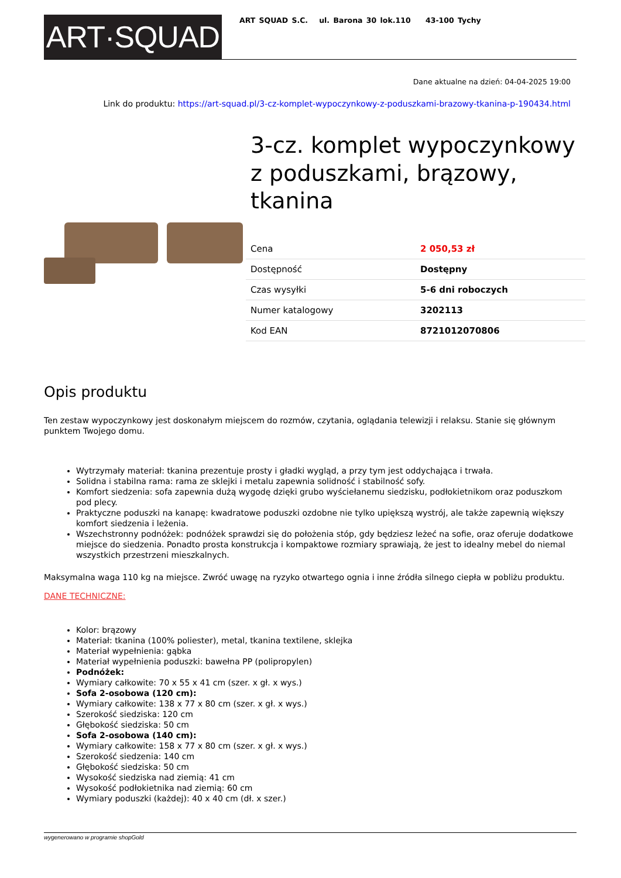ART·SQUAD
ART SQUAD S.C. ul. Barona 30 lok.110 43-100 Tychy
Dane aktualne na dzień: 04-04-2025 19:00
Link do produktu: https://art-squad.pl/3-cz-komplet-wypoczynkowy-z-poduszkami-brazowy-tkanina-p-190434.html
3-cz. komplet wypoczynkowy z poduszkami, brązowy, tkanina
| Cena | 2 050,53 zł |
| Dostępność | Dostępny |
| Czas wysyłki | 5-6 dni roboczych |
| Numer katalogowy | 3202113 |
| Kod EAN | 8721012070806 |
Opis produktu
Ten zestaw wypoczynkowy jest doskonałym miejscem do rozmów, czytania, oglądania telewizji i relaksu. Stanie się głównym punktem Twojego domu.
Wytrzymały materiał: tkanina prezentuje prosty i gładki wygląd, a przy tym jest oddychająca i trwała.
Solidna i stabilna rama: rama ze sklejki i metalu zapewnia solidność i stabilność sofy.
Komfort siedzenia: sofa zapewnia dużą wygodę dzięki grubo wyściełanemu siedzisku, podłokietnikom oraz poduszkom pod plecy.
Praktyczne poduszki na kanapę: kwadratowe poduszki ozdobne nie tylko upiększą wystrój, ale także zapewnią większy komfort siedzenia i leżenia.
Wszechstronny podnóżek: podnóżek sprawdzi się do położenia stóp, gdy będziesz leżeć na sofie, oraz oferuje dodatkowe miejsce do siedzenia. Ponadto prosta konstrukcja i kompaktowe rozmiary sprawiają, że jest to idealny mebel do niemal wszystkich przestrzeni mieszkalnych.
Maksymalna waga 110 kg na miejsce. Zwróć uwagę na ryzyko otwartego ognia i inne źródła silnego ciepła w pobliżu produktu.
DANE TECHNICZNE:
Kolor: brązowy
Materiał: tkanina (100% poliester), metal, tkanina textilene, sklejka
Materiał wypełnienia: gąbka
Materiał wypełnienia poduszki: bawełna PP (polipropylen)
Podnóżek:
Wymiary całkowite: 70 x 55 x 41 cm (szer. x gł. x wys.)
Sofa 2-osobowa (120 cm):
Wymiary całkowite: 138 x 77 x 80 cm (szer. x gł. x wys.)
Szerokość siedziska: 120 cm
Głębokość siedziska: 50 cm
Sofa 2-osobowa (140 cm):
Wymiary całkowite: 158 x 77 x 80 cm (szer. x gł. x wys.)
Szerokość siedzenia: 140 cm
Głębokość siedziska: 50 cm
Wysokość siedziska nad ziemią: 41 cm
Wysokość podłokietnika nad ziemią: 60 cm
Wymiary poduszki (każdej): 40 x 40 cm (dł. x szer.)
wygenerowano w programie shopGold